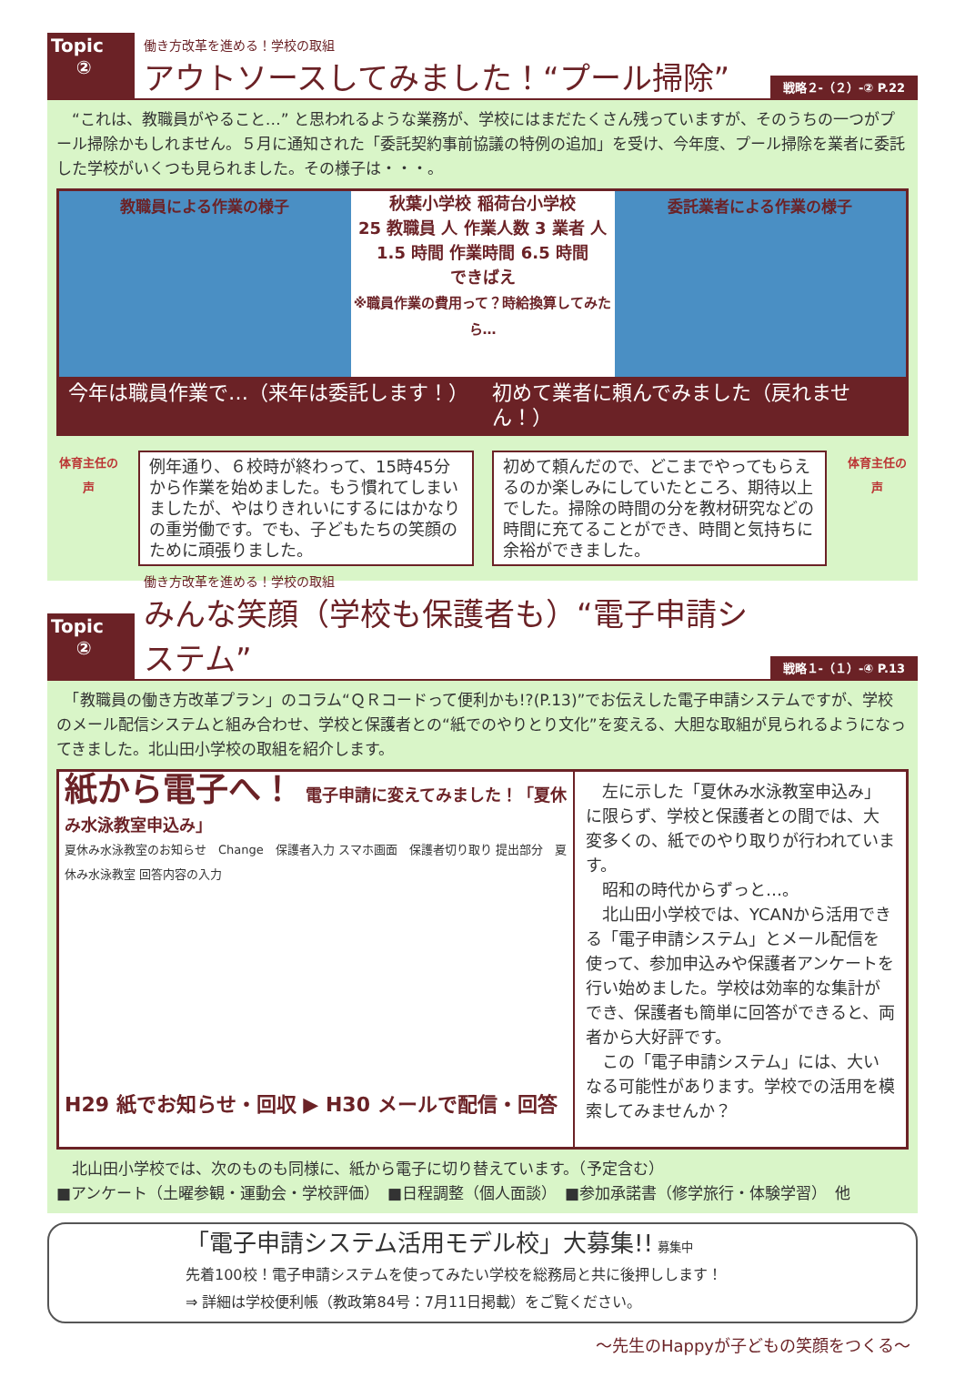Topic
②
働き方改革を進める！学校の取組
アウトソースしてみました！“プール掃除”
戦略２-（２）-② P.22
　“これは、教職員がやること…” と思われるような業務が、学校にはまだたくさん残っていますが、そのうちの一つがプール掃除かもしれません。５月に通知された「委託契約事前協議の特例の追加」を受け、今年度、プール掃除を業者に委託した学校がいくつも見られました。その様子は・・・。
教職員による作業の様子
秋葉小学校 稲荷台小学校
25 教職員 人 作業人数 3 業者 人
1.5 時間 作業時間 6.5 時間
できばえ
※職員作業の費用って？時給換算してみたら…
委託業者による作業の様子
今年は職員作業で…（来年は委託します！）
初めて業者に頼んでみました（戻れません！）
体育主任の声
例年通り、６校時が終わって、15時45分から作業を始めました。もう慣れてしまいましたが、やはりきれいにするにはかなりの重労働です。でも、子どもたちの笑顔のために頑張りました。
初めて頼んだので、どこまでやってもらえるのか楽しみにしていたところ、期待以上でした。掃除の時間の分を教材研究などの時間に充てることができ、時間と気持ちに余裕ができました。
体育主任の声
Topic
②
働き方改革を進める！学校の取組
みんな笑顔（学校も保護者も）“電子申請システム”
戦略１-（１）-④ P.13
　「教職員の働き方改革プラン」のコラム“ＱＲコードって便利かも!?(P.13)”でお伝えした電子申請システムですが、学校のメール配信システムと組み合わせ、学校と保護者との“紙でのやりとり文化”を変える、大胆な取組が見られるようになってきました。北山田小学校の取組を紹介します。
紙から電子へ！ 電子申請に変えてみました！「夏休み水泳教室申込み」
夏休み水泳教室のお知らせ　Change　保護者入力 スマホ画面　保護者切り取り 提出部分　夏休み水泳教室 回答内容の入力
H29 紙でお知らせ・回収 ▶ H30 メールで配信・回答
　左に示した「夏休み水泳教室申込み」に限らず、学校と保護者との間では、大変多くの、紙でのやり取りが行われています。
　昭和の時代からずっと…。
　北山田小学校では、YCANから活用できる「電子申請システム」とメール配信を使って、参加申込みや保護者アンケートを行い始めました。学校は効率的な集計ができ、保護者も簡単に回答ができると、両者から大好評です。
　この「電子申請システム」には、大いなる可能性があります。学校での活用を模索してみませんか？
　北山田小学校では、次のものも同様に、紙から電子に切り替えています。（予定含む）
■アンケート（土曜参観・運動会・学校評価）　■日程調整（個人面談）　■参加承諾書（修学旅行・体験学習）　他
「電子申請システム活用モデル校」大募集!! 募集中
先着100校！電子申請システムを使ってみたい学校を総務局と共に後押しします！
⇒ 詳細は学校便利帳（教政第84号：7月11日掲載）をご覧ください。
～先生のHappyが子どもの笑顔をつくる～